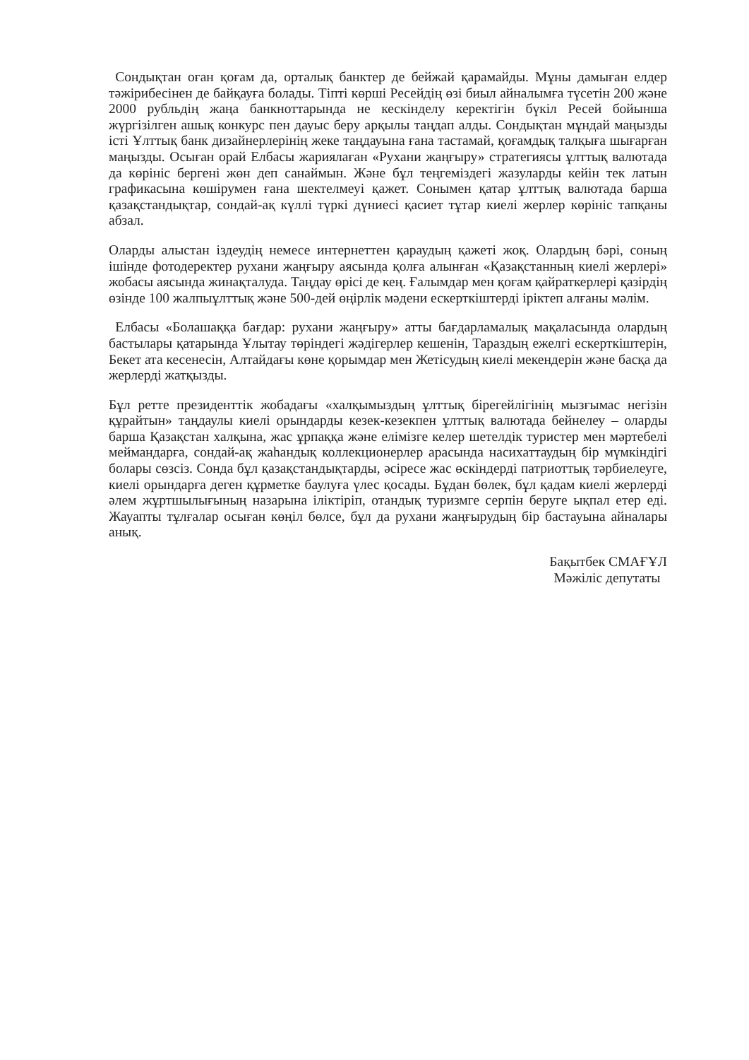Сондықтан оған қоғам да, орталық банктер де бейжай қарамайды. Мұны дамыған елдер тәжірибесінен де байқауға болады. Тіпті көрші Ресейдің өзі биыл айналымға түсетін 200 және 2000 рубльдің жаңа банкноттарында не кескінделу керектігін бүкіл Ресей бойынша жүргізілген ашық конкурс пен дауыс беру арқылы таңдап алды. Сондықтан мұндай маңызды істі Ұлттық банк дизайнерлерінің жеке таңдауына ғана тастамай, қоғамдық талқыға шығарған маңызды. Осыған орай Елбасы жариялаған «Рухани жаңғыру» стратегиясы ұлттық валютада да көрініс бергені жөн деп санаймын. Және бұл теңгеміздегі жазуларды кейін тек латын графикасына көшірумен ғана шектелмеуі қажет. Сонымен қатар ұлттық валютада барша қазақстандықтар, сондай-ақ күллі түркі дүниесі қасиет тұтар киелі жерлер көрініс тапқаны абзал.
Оларды алыстан іздеудің немесе интернеттен қараудың қажеті жоқ. Олардың бәрі, соның ішінде фотодеректер рухани жаңғыру аясында қолға алынған «Қазақстанның киелі жерлері» жобасы аясында жинақталуда. Таңдау өрісі де кең. Ғалымдар мен қоғам қайраткерлері қазірдің өзінде 100 жалпыұлттық және 500-дей өңірлік мәдени ескерткіштерді іріктеп алғаны мәлім.
Елбасы «Болашаққа бағдар: рухани жаңғыру» атты бағдарламалық мақаласында олардың бастылары қатарында Ұлытау төріндегі жәдігерлер кешенін, Тараздың ежелгі ескерткіштерін, Бекет ата кесенесін, Алтайдағы көне қорымдар мен Жетісудың киелі мекендерін және басқа да жерлерді жатқызды.
Бұл ретте президенттік жобадағы «халқымыздың ұлттық бірегейлігінің мызғымас негізін құрайтын» таңдаулы киелі орындарды кезек-кезекпен ұлттық валютада бейнелеу – оларды барша Қазақстан халқына, жас ұрпаққа және елімізге келер шетелдік туристер мен мәртебелі меймандарға, сондай-ақ жаһандық коллекционерлер арасында насихаттаудың бір мүмкіндігі болары сөзсіз. Сонда бұл қазақстандықтарды, әсіресе жас өскіндерді патриоттық тәрбиелеуге, киелі орындарға деген құрметке баулуға үлес қосады. Бұдан бөлек, бұл қадам киелі жерлерді әлем жұртшылығының назарына іліктіріп, отандық туризмге серпін беруге ықпал етер еді. Жауапты тұлғалар осыған көңіл бөлсе, бұл да рухани жаңғырудың бір бастауына айналары анық.
Бақытбек СМАҒҰЛ
Мәжіліс депутаты